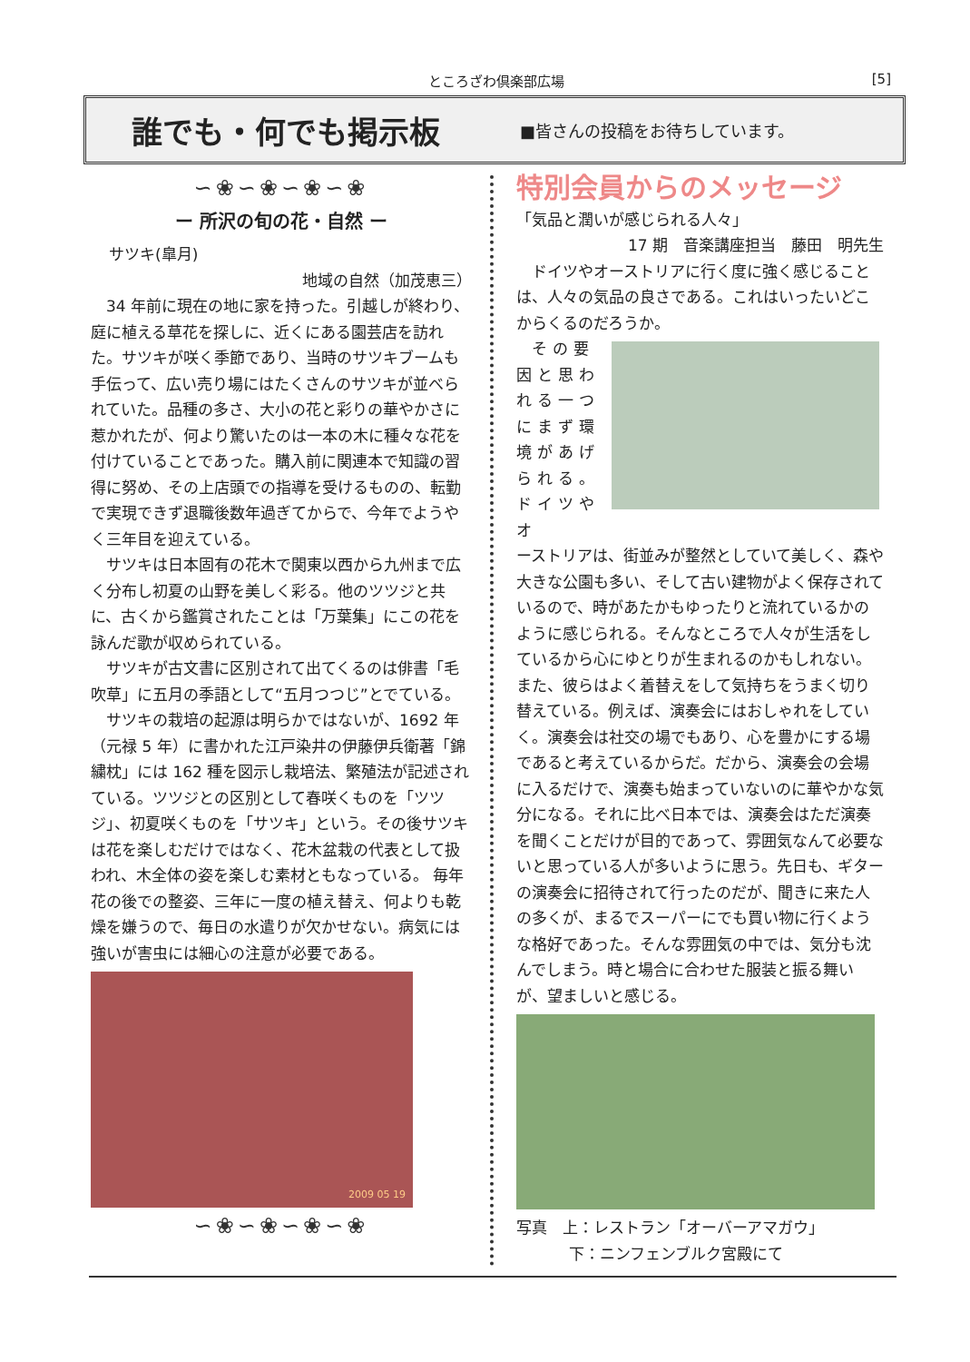ところざわ倶楽部広場 [5]
誰でも・何でも掲示板
■皆さんの投稿をお待ちしています。
∽❀∽❀∽❀∽❀
ー 所沢の旬の花・自然 ー
サツキ(皐月)
地域の自然（加茂恵三）
34 年前に現在の地に家を持った。引越しが終わり、庭に植える草花を探しに、近くにある園芸店を訪れた。サツキが咲く季節であり、当時のサツキブームも手伝って、広い売り場にはたくさんのサツキが並べられていた。品種の多さ、大小の花と彩りの華やかさに惹かれたが、何より驚いたのは一本の木に種々な花を付けていることであった。購入前に関連本で知識の習得に努め、その上店頭での指導を受けるものの、転勤で実現できず退職後数年過ぎてからで、今年でようやく三年目を迎えている。
サツキは日本固有の花木で関東以西から九州まで広く分布し初夏の山野を美しく彩る。他のツツジと共に、古くから鑑賞されたことは「万葉集」にこの花を詠んだ歌が収められている。
サツキが古文書に区別されて出てくるのは俳書「毛吹草」に五月の季語として“五月つつじ”とでている。
サツキの栽培の起源は明らかではないが、1692 年（元禄 5 年）に書かれた江戸染井の伊藤伊兵衛著「錦繍枕」には 162 種を図示し栽培法、繁殖法が記述されている。ツツジとの区別として春咲くものを「ツツジ」、初夏咲くものを「サツキ」という。その後サツキは花を楽しむだけではなく、花木盆栽の代表として扱われ、木全体の姿を楽しむ素材ともなっている。 毎年花の後での整姿、三年に一度の植え替え、何よりも乾燥を嫌うので、毎日の水遣りが欠かせない。病気には強いが害虫には細心の注意が必要である。
2009 05 19
∽❀∽❀∽❀∽❀
特別会員からのメッセージ
「気品と潤いが感じられる人々」
17 期　音楽講座担当　藤田　明先生
ドイツやオーストリアに行く度に強く感じることは、人々の気品の良さである。これはいったいどこからくるのだろうか。
その要因と思われる一つにまず環境があげられる。ドイツやオ
ーストリアは、街並みが整然としていて美しく、森や大きな公園も多い、そして古い建物がよく保存されているので、時があたかもゆったりと流れているかのように感じられる。そんなところで人々が生活をしているから心にゆとりが生まれるのかもしれない。また、彼らはよく着替えをして気持ちをうまく切り替えている。例えば、演奏会にはおしゃれをしていく。演奏会は社交の場でもあり、心を豊かにする場であると考えているからだ。だから、演奏会の会場に入るだけで、演奏も始まっていないのに華やかな気分になる。それに比べ日本では、演奏会はただ演奏を聞くことだけが目的であって、雰囲気なんて必要ないと思っている人が多いように思う。先日も、ギターの演奏会に招待されて行ったのだが、聞きに来た人の多くが、まるでスーパーにでも買い物に行くような格好であった。そんな雰囲気の中では、気分も沈んでしまう。時と場合に合わせた服装と振る舞いが、望ましいと感じる。
写真　上：レストラン「オーバーアマガウ」
下：ニンフェンブルク宮殿にて